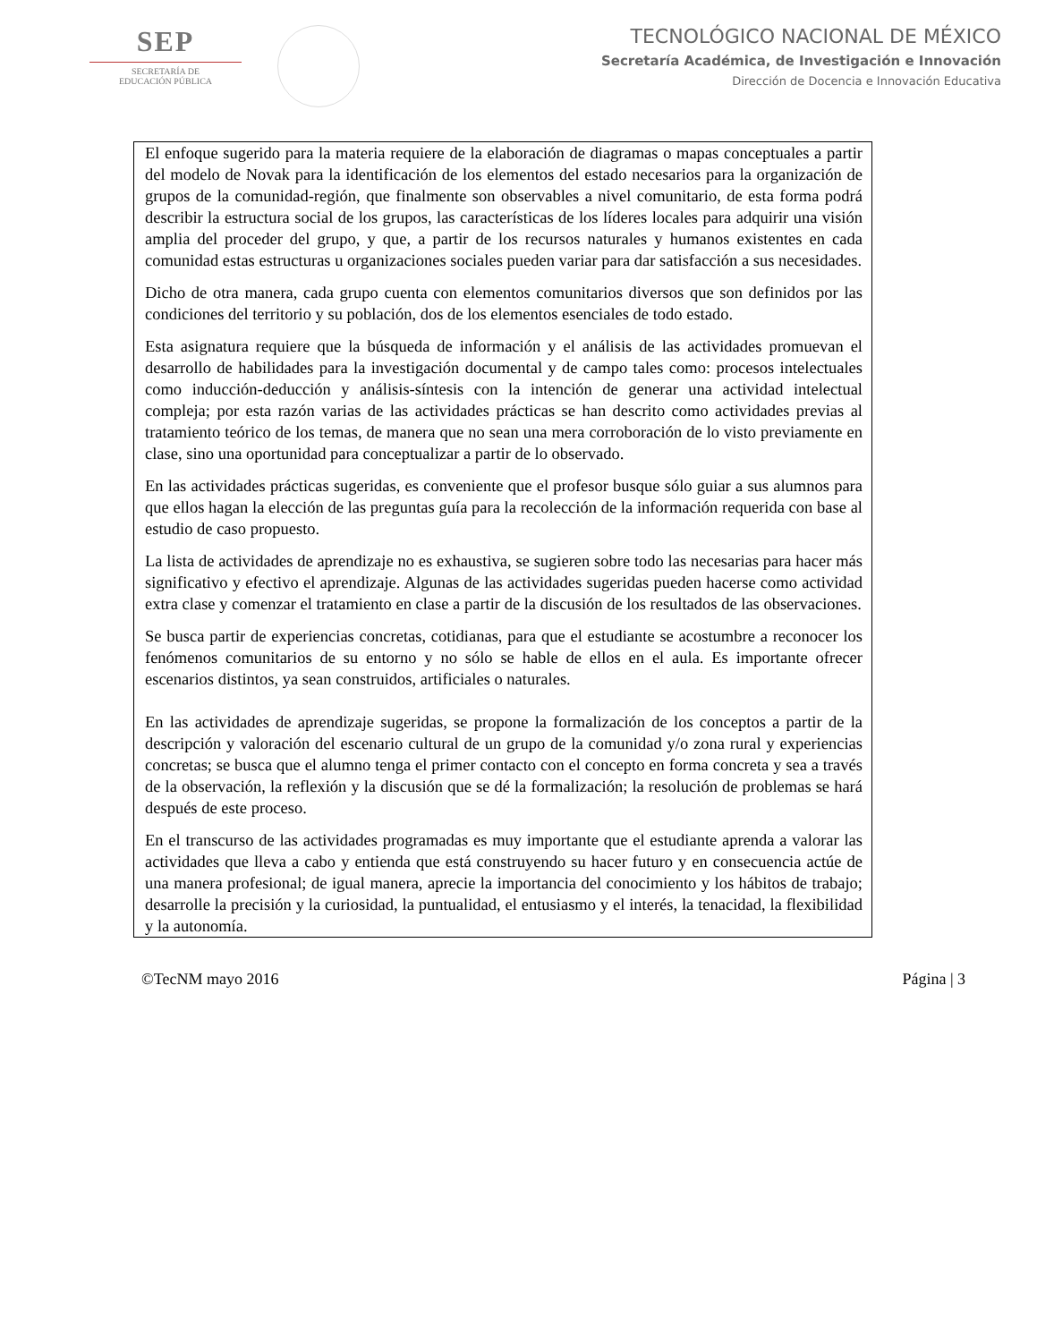SEP
SECRETARÍA DE
EDUCACIÓN PÚBLICA
TECNOLÓGICO NACIONAL DE MÉXICO
Secretaría Académica, de Investigación e Innovación
Dirección de Docencia e Innovación Educativa
El enfoque sugerido para la materia requiere de la elaboración de diagramas o mapas conceptuales a partir del modelo de Novak para la identificación de los elementos del estado necesarios para la organización de grupos de la comunidad-región, que finalmente son observables a nivel comunitario, de esta forma podrá describir la estructura social de los grupos, las características de los líderes locales para adquirir una visión amplia del proceder del grupo, y que, a partir de los recursos naturales y humanos existentes en cada comunidad estas estructuras u organizaciones sociales pueden variar para dar satisfacción a sus necesidades.
Dicho de otra manera, cada grupo cuenta con elementos comunitarios diversos que son definidos por las condiciones del territorio y su población, dos de los elementos esenciales de todo estado.
Esta asignatura requiere que la búsqueda de información y el análisis de las actividades promuevan el desarrollo de habilidades para la investigación documental y de campo tales como: procesos intelectuales como inducción-deducción y análisis-síntesis con la intención de generar una actividad intelectual compleja; por esta razón varias de las actividades prácticas se han descrito como actividades previas al tratamiento teórico de los temas, de manera que no sean una mera corroboración de lo visto previamente en clase, sino una oportunidad para conceptualizar a partir de lo observado.
En las actividades prácticas sugeridas, es conveniente que el profesor busque sólo guiar a sus alumnos para que ellos hagan la elección de las preguntas guía para la recolección de la información requerida con base al estudio de caso propuesto.
La lista de actividades de aprendizaje no es exhaustiva, se sugieren sobre todo las necesarias para hacer más significativo y efectivo el aprendizaje. Algunas de las actividades sugeridas pueden hacerse como actividad extra clase y comenzar el tratamiento en clase a partir de la discusión de los resultados de las observaciones.
Se busca partir de experiencias concretas, cotidianas, para que el estudiante se acostumbre a reconocer los fenómenos comunitarios de su entorno y no sólo se hable de ellos en el aula. Es importante ofrecer escenarios distintos, ya sean construidos, artificiales o naturales.
En las actividades de aprendizaje sugeridas, se propone la formalización de los conceptos a partir de la descripción y valoración del escenario cultural de un grupo de la comunidad y/o zona rural y experiencias concretas; se busca que el alumno tenga el primer contacto con el concepto en forma concreta y sea a través de la observación, la reflexión y la discusión que se dé la formalización; la resolución de problemas se hará después de este proceso.
En el transcurso de las actividades programadas es muy importante que el estudiante aprenda a valorar las actividades que lleva a cabo y entienda que está construyendo su hacer futuro y en consecuencia actúe de una manera profesional; de igual manera, aprecie la importancia del conocimiento y los hábitos de trabajo; desarrolle la precisión y la curiosidad, la puntualidad, el entusiasmo y el interés, la tenacidad, la flexibilidad y la autonomía.
©TecNM mayo 2016 Página | 3